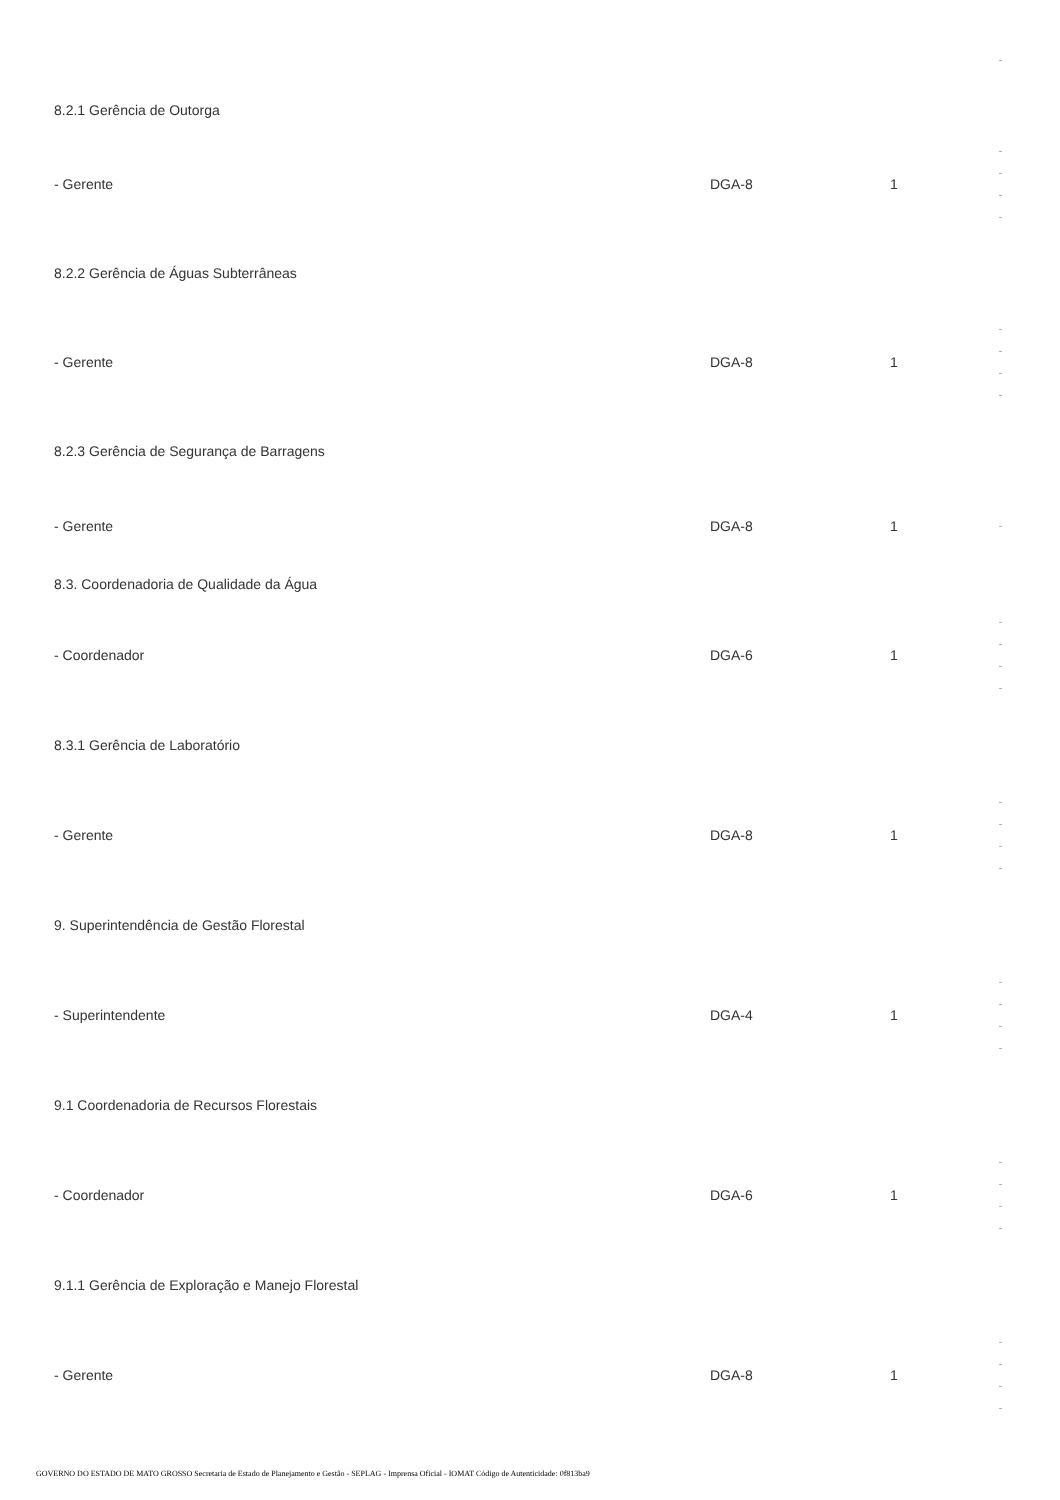| | | | - |
| 8.2.1 Gerência de Outorga | | | |
| - Gerente | DGA-8 | 1 | - - - - |
| 8.2.2 Gerência de Águas Subterrâneas | | | |
| - Gerente | DGA-8 | 1 | - - - - |
| 8.2.3 Gerência de Segurança de Barragens | | | |
| - Gerente | DGA-8 | 1 | - |
| 8.3. Coordenadoria de Qualidade da Água | | | |
| - Coordenador | DGA-6 | 1 | - - - - |
| 8.3.1 Gerência de Laboratório | | | |
| - Gerente | DGA-8 | 1 | - - - - |
| 9. Superintendência de Gestão Florestal | | | |
| - Superintendente | DGA-4 | 1 | - - - - |
| 9.1 Coordenadoria de Recursos Florestais | | | |
| - Coordenador | DGA-6 | 1 | - - - - |
| 9.1.1 Gerência de Exploração e Manejo Florestal | | | |
| - Gerente | DGA-8 | 1 | - - - - |
GOVERNO DO ESTADO DE MATO GROSSO Secretaria de Estado de Planejamento e Gestão - SEPLAG - Imprensa Oficial - IOMAT Código de Autenticidade: 0f813ba9